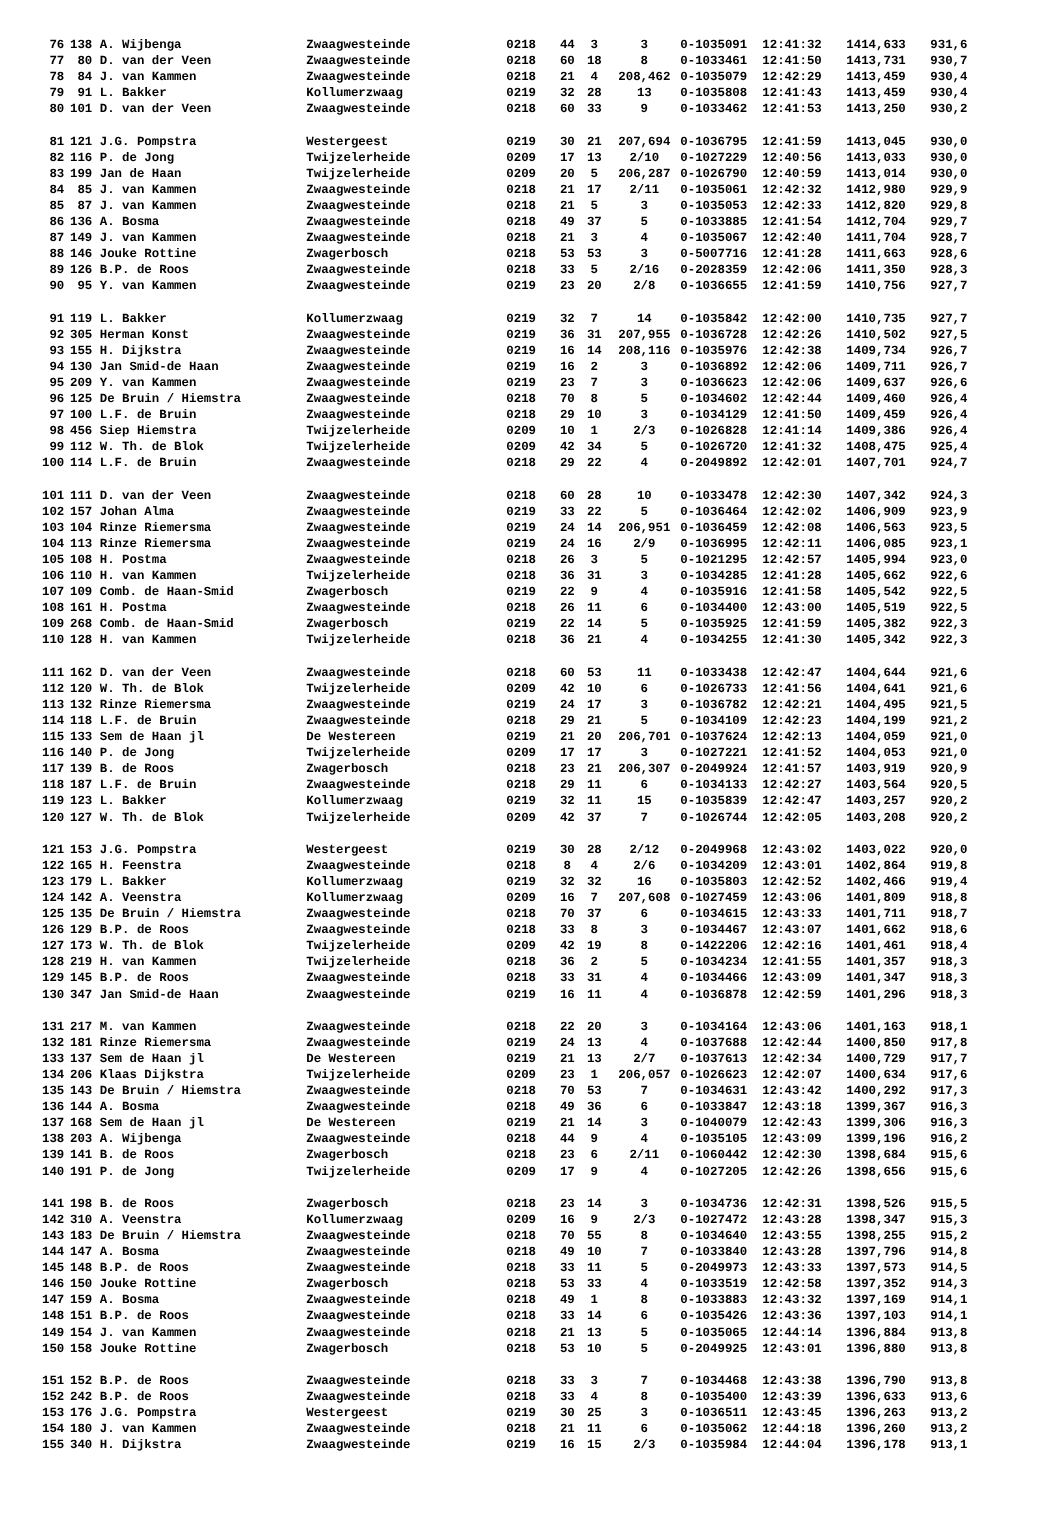| 76 | 138 | A. Wijbenga | Zwaagwesteinde | 0218 | 44 | 3 | 3 | 0-1035091 | 12:41:32 | 1414,633 | 931,6 |
| 77 | 80 | D. van der Veen | Zwaagwesteinde | 0218 | 60 | 18 | 8 | 0-1033461 | 12:41:50 | 1413,731 | 930,7 |
| 78 | 84 | J. van Kammen | Zwaagwesteinde | 0218 | 21 | 4 | 208,462 | 0-1035079 | 12:42:29 | 1413,459 | 930,4 |
| 79 | 91 | L. Bakker | Kollumerzwaag | 0219 | 32 | 28 | 13 | 0-1035808 | 12:41:43 | 1413,459 | 930,4 |
| 80 | 101 | D. van der Veen | Zwaagwesteinde | 0218 | 60 | 33 | 9 | 0-1033462 | 12:41:53 | 1413,250 | 930,2 |
| 81 | 121 | J.G. Pompstra | Westergeest | 0219 | 30 | 21 | 207,694 | 0-1036795 | 12:41:59 | 1413,045 | 930,0 |
| 82 | 116 | P. de Jong | Twijzelerheide | 0209 | 17 | 13 | 2/10 | 0-1027229 | 12:40:56 | 1413,033 | 930,0 |
| 83 | 199 | Jan de Haan | Twijzelerheide | 0209 | 20 | 5 | 206,287 | 0-1026790 | 12:40:59 | 1413,014 | 930,0 |
| 84 | 85 | J. van Kammen | Zwaagwesteinde | 0218 | 21 | 17 | 2/11 | 0-1035061 | 12:42:32 | 1412,980 | 929,9 |
| 85 | 87 | J. van Kammen | Zwaagwesteinde | 0218 | 21 | 5 | 3 | 0-1035053 | 12:42:33 | 1412,820 | 929,8 |
| 86 | 136 | A. Bosma | Zwaagwesteinde | 0218 | 49 | 37 | 5 | 0-1033885 | 12:41:54 | 1412,704 | 929,7 |
| 87 | 149 | J. van Kammen | Zwaagwesteinde | 0218 | 21 | 3 | 4 | 0-1035067 | 12:42:40 | 1411,704 | 928,7 |
| 88 | 146 | Jouke Rottine | Zwagerbosch | 0218 | 53 | 53 | 3 | 0-5007716 | 12:41:28 | 1411,663 | 928,6 |
| 89 | 126 | B.P. de Roos | Zwaagwesteinde | 0218 | 33 | 5 | 2/16 | 0-2028359 | 12:42:06 | 1411,350 | 928,3 |
| 90 | 95 | Y. van Kammen | Zwaagwesteinde | 0219 | 23 | 20 | 2/8 | 0-1036655 | 12:41:59 | 1410,756 | 927,7 |
| 91 | 119 | L. Bakker | Kollumerzwaag | 0219 | 32 | 7 | 14 | 0-1035842 | 12:42:00 | 1410,735 | 927,7 |
| 92 | 305 | Herman Konst | Zwaagwesteinde | 0219 | 36 | 31 | 207,955 | 0-1036728 | 12:42:26 | 1410,502 | 927,5 |
| 93 | 155 | H. Dijkstra | Zwaagwesteinde | 0219 | 16 | 14 | 208,116 | 0-1035976 | 12:42:38 | 1409,734 | 926,7 |
| 94 | 130 | Jan Smid-de Haan | Zwaagwesteinde | 0219 | 16 | 2 | 3 | 0-1036892 | 12:42:06 | 1409,711 | 926,7 |
| 95 | 209 | Y. van Kammen | Zwaagwesteinde | 0219 | 23 | 7 | 3 | 0-1036623 | 12:42:06 | 1409,637 | 926,6 |
| 96 | 125 | De Bruin / Hiemstra | Zwaagwesteinde | 0218 | 70 | 8 | 5 | 0-1034602 | 12:42:44 | 1409,460 | 926,4 |
| 97 | 100 | L.F. de Bruin | Zwaagwesteinde | 0218 | 29 | 10 | 3 | 0-1034129 | 12:41:50 | 1409,459 | 926,4 |
| 98 | 456 | Siep Hiemstra | Twijzelerheide | 0209 | 10 | 1 | 2/3 | 0-1026828 | 12:41:14 | 1409,386 | 926,4 |
| 99 | 112 | W. Th. de Blok | Twijzelerheide | 0209 | 42 | 34 | 5 | 0-1026720 | 12:41:32 | 1408,475 | 925,4 |
| 100 | 114 | L.F. de Bruin | Zwaagwesteinde | 0218 | 29 | 22 | 4 | 0-2049892 | 12:42:01 | 1407,701 | 924,7 |
| 101 | 111 | D. van der Veen | Zwaagwesteinde | 0218 | 60 | 28 | 10 | 0-1033478 | 12:42:30 | 1407,342 | 924,3 |
| 102 | 157 | Johan Alma | Zwaagwesteinde | 0219 | 33 | 22 | 5 | 0-1036464 | 12:42:02 | 1406,909 | 923,9 |
| 103 | 104 | Rinze Riemersma | Zwaagwesteinde | 0219 | 24 | 14 | 206,951 | 0-1036459 | 12:42:08 | 1406,563 | 923,5 |
| 104 | 113 | Rinze Riemersma | Zwaagwesteinde | 0219 | 24 | 16 | 2/9 | 0-1036995 | 12:42:11 | 1406,085 | 923,1 |
| 105 | 108 | H. Postma | Zwaagwesteinde | 0218 | 26 | 3 | 5 | 0-1021295 | 12:42:57 | 1405,994 | 923,0 |
| 106 | 110 | H. van Kammen | Twijzelerheide | 0218 | 36 | 31 | 3 | 0-1034285 | 12:41:28 | 1405,662 | 922,6 |
| 107 | 109 | Comb. de Haan-Smid | Zwagerbosch | 0219 | 22 | 9 | 4 | 0-1035916 | 12:41:58 | 1405,542 | 922,5 |
| 108 | 161 | H. Postma | Zwaagwesteinde | 0218 | 26 | 11 | 6 | 0-1034400 | 12:43:00 | 1405,519 | 922,5 |
| 109 | 268 | Comb. de Haan-Smid | Zwagerbosch | 0219 | 22 | 14 | 5 | 0-1035925 | 12:41:59 | 1405,382 | 922,3 |
| 110 | 128 | H. van Kammen | Twijzelerheide | 0218 | 36 | 21 | 4 | 0-1034255 | 12:41:30 | 1405,342 | 922,3 |
| 111 | 162 | D. van der Veen | Zwaagwesteinde | 0218 | 60 | 53 | 11 | 0-1033438 | 12:42:47 | 1404,644 | 921,6 |
| 112 | 120 | W. Th. de Blok | Twijzelerheide | 0209 | 42 | 10 | 6 | 0-1026733 | 12:41:56 | 1404,641 | 921,6 |
| 113 | 132 | Rinze Riemersma | Zwaagwesteinde | 0219 | 24 | 17 | 3 | 0-1036782 | 12:42:21 | 1404,495 | 921,5 |
| 114 | 118 | L.F. de Bruin | Zwaagwesteinde | 0218 | 29 | 21 | 5 | 0-1034109 | 12:42:23 | 1404,199 | 921,2 |
| 115 | 133 | Sem de Haan jl | De Westereen | 0219 | 21 | 20 | 206,701 | 0-1037624 | 12:42:13 | 1404,059 | 921,0 |
| 116 | 140 | P. de Jong | Twijzelerheide | 0209 | 17 | 17 | 3 | 0-1027221 | 12:41:52 | 1404,053 | 921,0 |
| 117 | 139 | B. de Roos | Zwagerbosch | 0218 | 23 | 21 | 206,307 | 0-2049924 | 12:41:57 | 1403,919 | 920,9 |
| 118 | 187 | L.F. de Bruin | Zwaagwesteinde | 0218 | 29 | 11 | 6 | 0-1034133 | 12:42:27 | 1403,564 | 920,5 |
| 119 | 123 | L. Bakker | Kollumerzwaag | 0219 | 32 | 11 | 15 | 0-1035839 | 12:42:47 | 1403,257 | 920,2 |
| 120 | 127 | W. Th. de Blok | Twijzelerheide | 0209 | 42 | 37 | 7 | 0-1026744 | 12:42:05 | 1403,208 | 920,2 |
| 121 | 153 | J.G. Pompstra | Westergeest | 0219 | 30 | 28 | 2/12 | 0-2049968 | 12:43:02 | 1403,022 | 920,0 |
| 122 | 165 | H. Feenstra | Zwaagwesteinde | 0218 | 8 | 4 | 2/6 | 0-1034209 | 12:43:01 | 1402,864 | 919,8 |
| 123 | 179 | L. Bakker | Kollumerzwaag | 0219 | 32 | 32 | 16 | 0-1035803 | 12:42:52 | 1402,466 | 919,4 |
| 124 | 142 | A. Veenstra | Kollumerzwaag | 0209 | 16 | 7 | 207,608 | 0-1027459 | 12:43:06 | 1401,809 | 918,8 |
| 125 | 135 | De Bruin / Hiemstra | Zwaagwesteinde | 0218 | 70 | 37 | 6 | 0-1034615 | 12:43:33 | 1401,711 | 918,7 |
| 126 | 129 | B.P. de Roos | Zwaagwesteinde | 0218 | 33 | 8 | 3 | 0-1034467 | 12:43:07 | 1401,662 | 918,6 |
| 127 | 173 | W. Th. de Blok | Twijzelerheide | 0209 | 42 | 19 | 8 | 0-1422206 | 12:42:16 | 1401,461 | 918,4 |
| 128 | 219 | H. van Kammen | Twijzelerheide | 0218 | 36 | 2 | 5 | 0-1034234 | 12:41:55 | 1401,357 | 918,3 |
| 129 | 145 | B.P. de Roos | Zwaagwesteinde | 0218 | 33 | 31 | 4 | 0-1034466 | 12:43:09 | 1401,347 | 918,3 |
| 130 | 347 | Jan Smid-de Haan | Zwaagwesteinde | 0219 | 16 | 11 | 4 | 0-1036878 | 12:42:59 | 1401,296 | 918,3 |
| 131 | 217 | M. van Kammen | Zwaagwesteinde | 0218 | 22 | 20 | 3 | 0-1034164 | 12:43:06 | 1401,163 | 918,1 |
| 132 | 181 | Rinze Riemersma | Zwaagwesteinde | 0219 | 24 | 13 | 4 | 0-1037688 | 12:42:44 | 1400,850 | 917,8 |
| 133 | 137 | Sem de Haan jl | De Westereen | 0219 | 21 | 13 | 2/7 | 0-1037613 | 12:42:34 | 1400,729 | 917,7 |
| 134 | 206 | Klaas Dijkstra | Twijzelerheide | 0209 | 23 | 1 | 206,057 | 0-1026623 | 12:42:07 | 1400,634 | 917,6 |
| 135 | 143 | De Bruin / Hiemstra | Zwaagwesteinde | 0218 | 70 | 53 | 7 | 0-1034631 | 12:43:42 | 1400,292 | 917,3 |
| 136 | 144 | A. Bosma | Zwaagwesteinde | 0218 | 49 | 36 | 6 | 0-1033847 | 12:43:18 | 1399,367 | 916,3 |
| 137 | 168 | Sem de Haan jl | De Westereen | 0219 | 21 | 14 | 3 | 0-1040079 | 12:42:43 | 1399,306 | 916,3 |
| 138 | 203 | A. Wijbenga | Zwaagwesteinde | 0218 | 44 | 9 | 4 | 0-1035105 | 12:43:09 | 1399,196 | 916,2 |
| 139 | 141 | B. de Roos | Zwagerbosch | 0218 | 23 | 6 | 2/11 | 0-1060442 | 12:42:30 | 1398,684 | 915,6 |
| 140 | 191 | P. de Jong | Twijzelerheide | 0209 | 17 | 9 | 4 | 0-1027205 | 12:42:26 | 1398,656 | 915,6 |
| 141 | 198 | B. de Roos | Zwagerbosch | 0218 | 23 | 14 | 3 | 0-1034736 | 12:42:31 | 1398,526 | 915,5 |
| 142 | 310 | A. Veenstra | Kollumerzwaag | 0209 | 16 | 9 | 2/3 | 0-1027472 | 12:43:28 | 1398,347 | 915,3 |
| 143 | 183 | De Bruin / Hiemstra | Zwaagwesteinde | 0218 | 70 | 55 | 8 | 0-1034640 | 12:43:55 | 1398,255 | 915,2 |
| 144 | 147 | A. Bosma | Zwaagwesteinde | 0218 | 49 | 10 | 7 | 0-1033840 | 12:43:28 | 1397,796 | 914,8 |
| 145 | 148 | B.P. de Roos | Zwaagwesteinde | 0218 | 33 | 11 | 5 | 0-2049973 | 12:43:33 | 1397,573 | 914,5 |
| 146 | 150 | Jouke Rottine | Zwagerbosch | 0218 | 53 | 33 | 4 | 0-1033519 | 12:42:58 | 1397,352 | 914,3 |
| 147 | 159 | A. Bosma | Zwaagwesteinde | 0218 | 49 | 1 | 8 | 0-1033883 | 12:43:32 | 1397,169 | 914,1 |
| 148 | 151 | B.P. de Roos | Zwaagwesteinde | 0218 | 33 | 14 | 6 | 0-1035426 | 12:43:36 | 1397,103 | 914,1 |
| 149 | 154 | J. van Kammen | Zwaagwesteinde | 0218 | 21 | 13 | 5 | 0-1035065 | 12:44:14 | 1396,884 | 913,8 |
| 150 | 158 | Jouke Rottine | Zwagerbosch | 0218 | 53 | 10 | 5 | 0-2049925 | 12:43:01 | 1396,880 | 913,8 |
| 151 | 152 | B.P. de Roos | Zwaagwesteinde | 0218 | 33 | 3 | 7 | 0-1034468 | 12:43:38 | 1396,790 | 913,8 |
| 152 | 242 | B.P. de Roos | Zwaagwesteinde | 0218 | 33 | 4 | 8 | 0-1035400 | 12:43:39 | 1396,633 | 913,6 |
| 153 | 176 | J.G. Pompstra | Westergeest | 0219 | 30 | 25 | 3 | 0-1036511 | 12:43:45 | 1396,263 | 913,2 |
| 154 | 180 | J. van Kammen | Zwaagwesteinde | 0218 | 21 | 11 | 6 | 0-1035062 | 12:44:18 | 1396,260 | 913,2 |
| 155 | 340 | H. Dijkstra | Zwaagwesteinde | 0219 | 16 | 15 | 2/3 | 0-1035984 | 12:44:04 | 1396,178 | 913,1 |